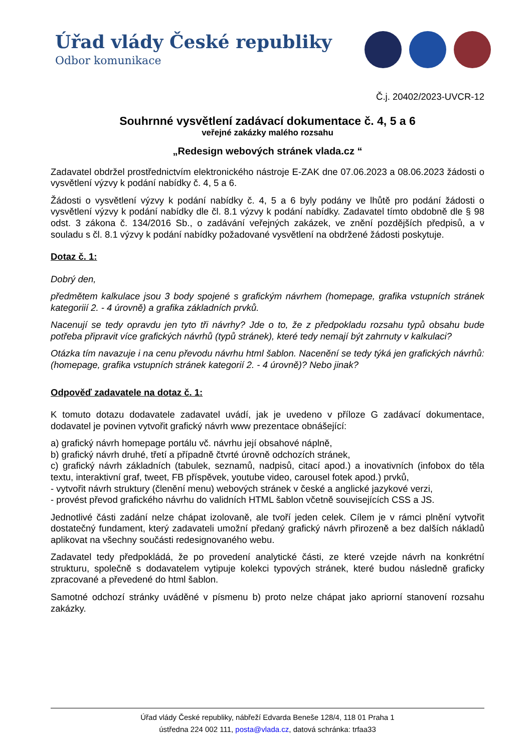Úřad vlády České republiky
Odbor komunikace
Č.j. 20402/2023-UVCR-12
Souhrnné vysvětlení zadávací dokumentace č. 4, 5 a 6
veřejné zakázky malého rozsahu
„Redesign webových stránek vlada.cz “
Zadavatel obdržel prostřednictvím elektronického nástroje E-ZAK dne 07.06.2023 a 08.06.2023 žádosti o vysvětlení výzvy k podání nabídky č. 4, 5 a 6.
Žádosti o vysvětlení výzvy k podání nabídky č. 4, 5 a 6 byly podány ve lhůtě pro podání žádosti o vysvětlení výzvy k podání nabídky dle čl. 8.1 výzvy k podání nabídky. Zadavatel tímto obdobně dle § 98 odst. 3 zákona č. 134/2016 Sb., o zadávání veřejných zakázek, ve znění pozdějších předpisů, a v souladu s čl. 8.1 výzvy k podání nabídky požadované vysvětlení na obdržené žádosti poskytuje.
Dotaz č. 1:
Dobrý den,
předmětem kalkulace jsou 3 body spojené s grafickým návrhem (homepage, grafika vstupních stránek kategoriií 2. - 4 úrovně) a grafika základních prvků.
Nacenují se tedy opravdu jen tyto tři návrhy? Jde o to, že z předpokladu rozsahu typů obsahu bude potřeba připravit více grafických návrhů (typů stránek), které tedy nemají být zahrnuty v kalkulaci?
Otázka tím navazuje i na cenu převodu návrhu html šablon. Nacenění se tedy týká jen grafických návrhů: (homepage, grafika vstupních stránek kategorií 2. - 4 úrovně)? Nebo jinak?
Odpověď zadavatele na dotaz č. 1:
K tomuto dotazu dodavatele zadavatel uvádí, jak je uvedeno v příloze G zadávací dokumentace, dodavatel je povinen vytvořit grafický návrh www prezentace obnášející:
a) grafický návrh homepage portálu vč. návrhu její obsahové náplně,
b) grafický návrh druhé, třetí a případně čtvrté úrovně odchozích stránek,
c) grafický návrh základních (tabulek, seznamů, nadpisů, citací apod.) a inovativních (infobox do těla textu, interaktivní graf, tweet, FB příspěvek, youtube video, carousel fotek apod.) prvků,
- vytvořit návrh struktury (členění menu) webových stránek v české a anglické jazykové verzi,
- provést převod grafického návrhu do validních HTML šablon včetně souvisejících CSS a JS.
Jednotlivé části zadání nelze chápat izolovaně, ale tvoří jeden celek. Cílem je v rámci plnění vytvořit dostatečný fundament, který zadavateli umožní předaný grafický návrh přirozeně a bez dalších nákladů aplikovat na všechny součásti redesignovaného webu.
Zadavatel tedy předpokládá, že po provedení analytické části, ze které vzejde návrh na konkrétní strukturu, společně s dodavatelem vytipuje kolekci typových stránek, které budou následně graficky zpracované a převedené do html šablon.
Samotné odchozí stránky uváděné v písmenu b) proto nelze chápat jako apriorní stanovení rozsahu zakázky.
Úřad vlády České republiky, nábřeží Edvarda Beneše 128/4, 118 01 Praha 1
ústředna 224 002 111, posta@vlada.cz, datová schránka: trfaa33